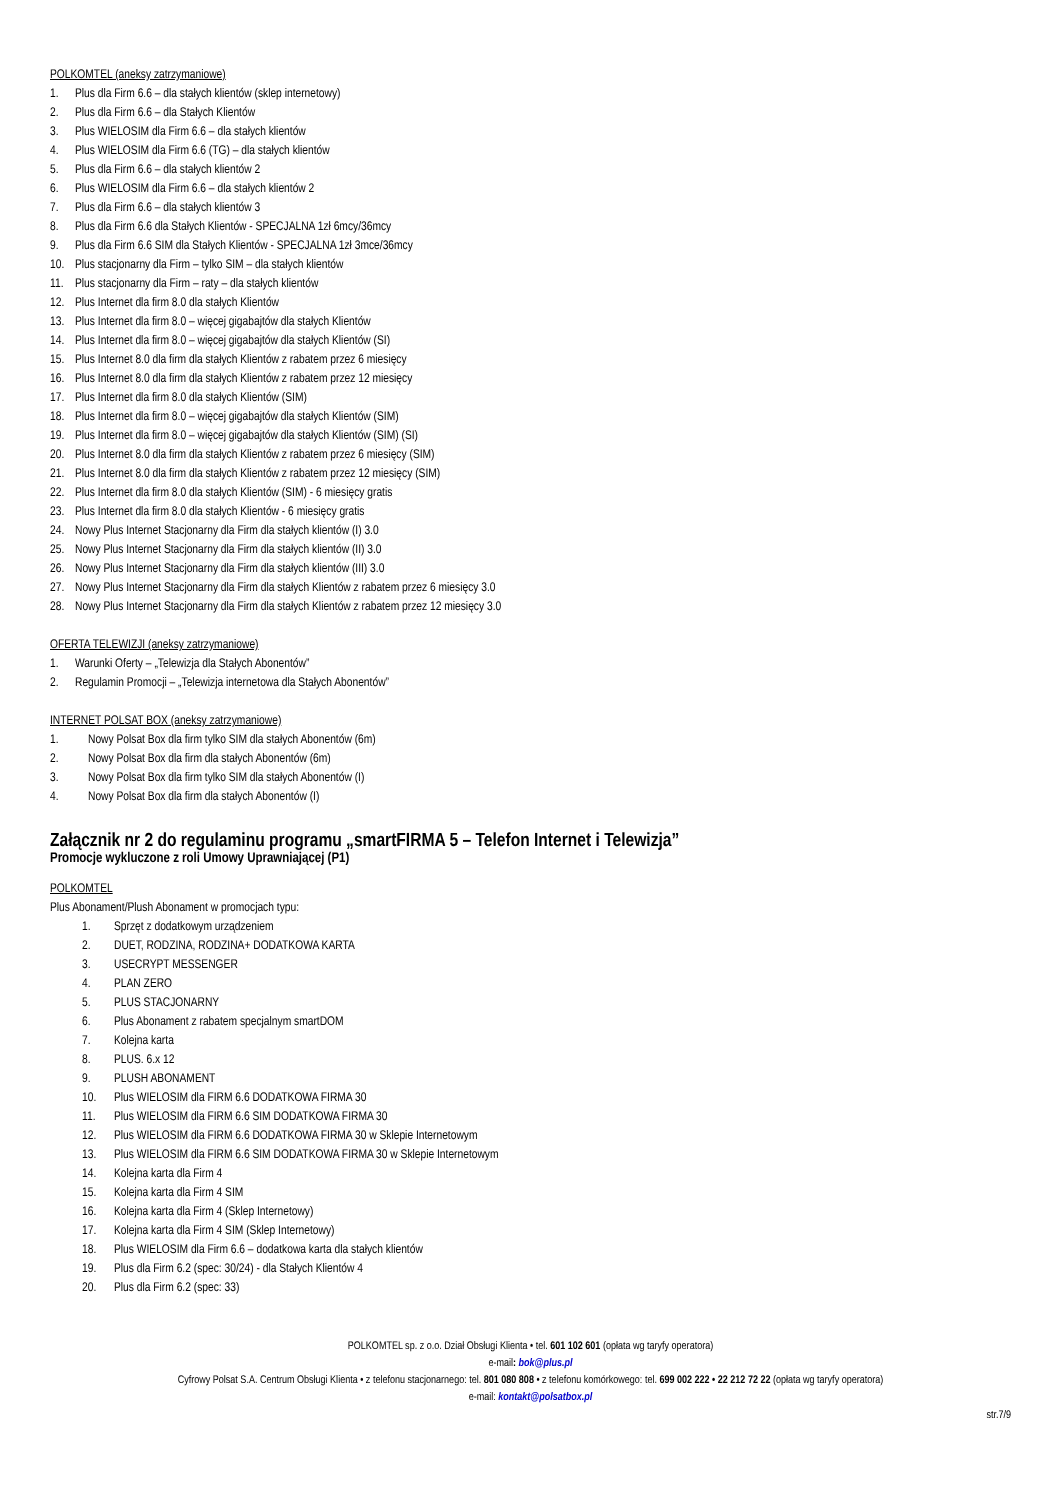POLKOMTEL (aneksy zatrzymaniowe)
1. Plus dla Firm 6.6 – dla stałych klientów (sklep internetowy)
2. Plus dla Firm 6.6 – dla Stałych Klientów
3. Plus WIELOSIM dla Firm 6.6 – dla stałych klientów
4. Plus WIELOSIM dla Firm 6.6 (TG) – dla stałych klientów
5. Plus dla Firm 6.6 – dla stałych klientów 2
6. Plus WIELOSIM dla Firm 6.6 – dla stałych klientów 2
7. Plus dla Firm 6.6 – dla stałych klientów 3
8. Plus dla Firm 6.6 dla Stałych Klientów - SPECJALNA 1zł 6mcy/36mcy
9. Plus dla Firm 6.6 SIM dla Stałych Klientów - SPECJALNA 1zł 3mce/36mcy
10. Plus stacjonarny dla Firm – tylko SIM – dla stałych klientów
11. Plus stacjonarny dla Firm – raty – dla stałych klientów
12. Plus Internet dla firm 8.0 dla stałych Klientów
13. Plus Internet dla firm 8.0 – więcej gigabajtów dla stałych Klientów
14. Plus Internet dla firm 8.0 – więcej gigabajtów dla stałych Klientów (SI)
15. Plus Internet 8.0 dla firm dla stałych Klientów z rabatem przez 6 miesięcy
16. Plus Internet 8.0 dla firm dla stałych Klientów z rabatem przez 12 miesięcy
17. Plus Internet dla firm 8.0 dla stałych Klientów (SIM)
18. Plus Internet dla firm 8.0 – więcej gigabajtów dla stałych Klientów (SIM)
19. Plus Internet dla firm 8.0 – więcej gigabajtów dla stałych Klientów (SIM) (SI)
20. Plus Internet 8.0 dla firm dla stałych Klientów z rabatem przez 6 miesięcy (SIM)
21. Plus Internet 8.0 dla firm dla stałych Klientów z rabatem przez 12 miesięcy (SIM)
22. Plus Internet dla firm 8.0 dla stałych Klientów (SIM) - 6 miesięcy gratis
23. Plus Internet dla firm 8.0 dla stałych Klientów - 6 miesięcy gratis
24. Nowy Plus Internet Stacjonarny dla Firm dla stałych klientów (I) 3.0
25. Nowy Plus Internet Stacjonarny dla Firm dla stałych klientów (II) 3.0
26. Nowy Plus Internet Stacjonarny dla Firm dla stałych klientów (III) 3.0
27. Nowy Plus Internet Stacjonarny dla Firm dla stałych Klientów z rabatem przez 6 miesięcy 3.0
28. Nowy Plus Internet Stacjonarny dla Firm dla stałych Klientów z rabatem przez 12 miesięcy 3.0
OFERTA TELEWIZJI (aneksy zatrzymaniowe)
1. Warunki Oferty – „Telewizja dla Stałych Abonentów”
2. Regulamin Promocji – „Telewizja internetowa dla Stałych Abonentów”
INTERNET POLSAT BOX (aneksy zatrzymaniowe)
1. Nowy Polsat Box dla firm tylko SIM dla stałych Abonentów (6m)
2. Nowy Polsat Box dla firm dla stałych Abonentów (6m)
3. Nowy Polsat Box dla firm tylko SIM dla stałych Abonentów (I)
4. Nowy Polsat Box dla firm dla stałych Abonentów (I)
Załącznik nr 2 do regulaminu programu „smartFIRMA 5 – Telefon Internet i Telewizja”
Promocje wykluczone z roli Umowy Uprawniającej (P1)
POLKOMTEL
Plus Abonament/Plush Abonament w promocjach typu:
1. Sprzęt z dodatkowym urządzeniem
2. DUET, RODZINA, RODZINA+ DODATKOWA KARTA
3. USECRYPT MESSENGER
4. PLAN ZERO
5. PLUS STACJONARNY
6. Plus Abonament z rabatem specjalnym smartDOM
7. Kolejna karta
8. PLUS. 6.x 12
9. PLUSH ABONAMENT
10. Plus WIELOSIM dla FIRM 6.6 DODATKOWA FIRMA 30
11. Plus WIELOSIM dla FIRM 6.6 SIM DODATKOWA FIRMA 30
12. Plus WIELOSIM dla FIRM 6.6 DODATKOWA FIRMA 30 w Sklepie Internetowym
13. Plus WIELOSIM dla FIRM 6.6 SIM DODATKOWA FIRMA 30 w Sklepie Internetowym
14. Kolejna karta dla Firm 4
15. Kolejna karta dla Firm 4 SIM
16. Kolejna karta dla Firm 4 (Sklep Internetowy)
17. Kolejna karta dla Firm 4 SIM (Sklep Internetowy)
18. Plus WIELOSIM dla Firm 6.6 – dodatkowa karta dla stałych klientów
19. Plus dla Firm 6.2 (spec: 30/24) - dla Stałych Klientów 4
20. Plus dla Firm 6.2 (spec: 33)
POLKOMTEL sp. z o.o. Dział Obsługi Klienta • tel. 601 102 601 (opłata wg taryfy operatora)
e-mail: bok@plus.pl
Cyfrowy Polsat S.A. Centrum Obsługi Klienta • z telefonu stacjonarnego: tel. 801 080 808 • z telefonu komórkowego: tel. 699 002 222 • 22 212 72 22 (opłata wg taryfy operatora)
e-mail: kontakt@polsatbox.pl
str.7/9